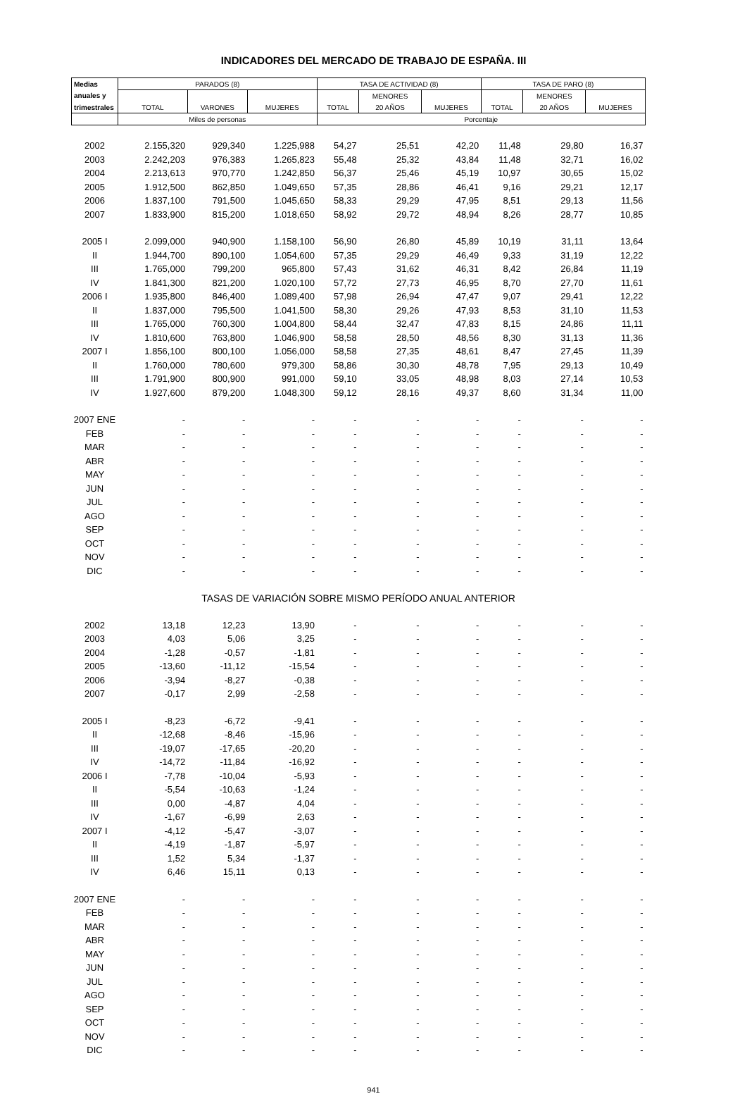INDICADORES DEL MERCADO DE TRABAJO DE ESPAÑA. III
| Medias | PARADOS (8) | | | TASA DE ACTIVIDAD (8) | | | TASA DE PARO (8) | | |
| --- | --- | --- | --- | --- | --- | --- | --- | --- | --- |
| anuales y | | | | | MENORES | | | MENORES | |
| trimestrales | TOTAL | VARONES | MUJERES | TOTAL | 20 AÑOS | MUJERES | TOTAL | 20 AÑOS | MUJERES |
| | Miles de personas | | | Porcentaje | | | | | |
| 2002 | 2.155,320 | 929,340 | 1.225,988 | 54,27 | 25,51 | 42,20 | 11,48 | 29,80 | 16,37 |
| 2003 | 2.242,203 | 976,383 | 1.265,823 | 55,48 | 25,32 | 43,84 | 11,48 | 32,71 | 16,02 |
| 2004 | 2.213,613 | 970,770 | 1.242,850 | 56,37 | 25,46 | 45,19 | 10,97 | 30,65 | 15,02 |
| 2005 | 1.912,500 | 862,850 | 1.049,650 | 57,35 | 28,86 | 46,41 | 9,16 | 29,21 | 12,17 |
| 2006 | 1.837,100 | 791,500 | 1.045,650 | 58,33 | 29,29 | 47,95 | 8,51 | 29,13 | 11,56 |
| 2007 | 1.833,900 | 815,200 | 1.018,650 | 58,92 | 29,72 | 48,94 | 8,26 | 28,77 | 10,85 |
| 2005 I | 2.099,000 | 940,900 | 1.158,100 | 56,90 | 26,80 | 45,89 | 10,19 | 31,11 | 13,64 |
| II | 1.944,700 | 890,100 | 1.054,600 | 57,35 | 29,29 | 46,49 | 9,33 | 31,19 | 12,22 |
| III | 1.765,000 | 799,200 | 965,800 | 57,43 | 31,62 | 46,31 | 8,42 | 26,84 | 11,19 |
| IV | 1.841,300 | 821,200 | 1.020,100 | 57,72 | 27,73 | 46,95 | 8,70 | 27,70 | 11,61 |
| 2006 I | 1.935,800 | 846,400 | 1.089,400 | 57,98 | 26,94 | 47,47 | 9,07 | 29,41 | 12,22 |
| II | 1.837,000 | 795,500 | 1.041,500 | 58,30 | 29,26 | 47,93 | 8,53 | 31,10 | 11,53 |
| III | 1.765,000 | 760,300 | 1.004,800 | 58,44 | 32,47 | 47,83 | 8,15 | 24,86 | 11,11 |
| IV | 1.810,600 | 763,800 | 1.046,900 | 58,58 | 28,50 | 48,56 | 8,30 | 31,13 | 11,36 |
| 2007 I | 1.856,100 | 800,100 | 1.056,000 | 58,58 | 27,35 | 48,61 | 8,47 | 27,45 | 11,39 |
| II | 1.760,000 | 780,600 | 979,300 | 58,86 | 30,30 | 48,78 | 7,95 | 29,13 | 10,49 |
| III | 1.791,900 | 800,900 | 991,000 | 59,10 | 33,05 | 48,98 | 8,03 | 27,14 | 10,53 |
| IV | 1.927,600 | 879,200 | 1.048,300 | 59,12 | 28,16 | 49,37 | 8,60 | 31,34 | 11,00 |
| 2007 ENE | - | - | - | - | - | - | - | - | - |
| FEB | - | - | - | - | - | - | - | - | - |
| MAR | - | - | - | - | - | - | - | - | - |
| ABR | - | - | - | - | - | - | - | - | - |
| MAY | - | - | - | - | - | - | - | - | - |
| JUN | - | - | - | - | - | - | - | - | - |
| JUL | - | - | - | - | - | - | - | - | - |
| AGO | - | - | - | - | - | - | - | - | - |
| SEP | - | - | - | - | - | - | - | - | - |
| OCT | - | - | - | - | - | - | - | - | - |
| NOV | - | - | - | - | - | - | - | - | - |
| DIC | - | - | - | - | - | - | - | - | - |
| TASAS DE VARIACIÓN SOBRE MISMO PERÍODO ANUAL ANTERIOR | | | | | | | | | |
| 2002 | 13,18 | 12,23 | 13,90 | - | - | - | - | - | - |
| 2003 | 4,03 | 5,06 | 3,25 | - | - | - | - | - | - |
| 2004 | -1,28 | -0,57 | -1,81 | - | - | - | - | - | - |
| 2005 | -13,60 | -11,12 | -15,54 | - | - | - | - | - | - |
| 2006 | -3,94 | -8,27 | -0,38 | - | - | - | - | - | - |
| 2007 | -0,17 | 2,99 | -2,58 | - | - | - | - | - | - |
| 2005 I | -8,23 | -6,72 | -9,41 | - | - | - | - | - | - |
| II | -12,68 | -8,46 | -15,96 | - | - | - | - | - | - |
| III | -19,07 | -17,65 | -20,20 | - | - | - | - | - | - |
| IV | -14,72 | -11,84 | -16,92 | - | - | - | - | - | - |
| 2006 I | -7,78 | -10,04 | -5,93 | - | - | - | - | - | - |
| II | -5,54 | -10,63 | -1,24 | - | - | - | - | - | - |
| III | 0,00 | -4,87 | 4,04 | - | - | - | - | - | - |
| IV | -1,67 | -6,99 | 2,63 | - | - | - | - | - | - |
| 2007 I | -4,12 | -5,47 | -3,07 | - | - | - | - | - | - |
| II | -4,19 | -1,87 | -5,97 | - | - | - | - | - | - |
| III | 1,52 | 5,34 | -1,37 | - | - | - | - | - | - |
| IV | 6,46 | 15,11 | 0,13 | - | - | - | - | - | - |
| 2007 ENE | - | - | - | - | - | - | - | - | - |
| FEB | - | - | - | - | - | - | - | - | - |
| MAR | - | - | - | - | - | - | - | - | - |
| ABR | - | - | - | - | - | - | - | - | - |
| MAY | - | - | - | - | - | - | - | - | - |
| JUN | - | - | - | - | - | - | - | - | - |
| JUL | - | - | - | - | - | - | - | - | - |
| AGO | - | - | - | - | - | - | - | - | - |
| SEP | - | - | - | - | - | - | - | - | - |
| OCT | - | - | - | - | - | - | - | - | - |
| NOV | - | - | - | - | - | - | - | - | - |
| DIC | - | - | - | - | - | - | - | - | - |
941